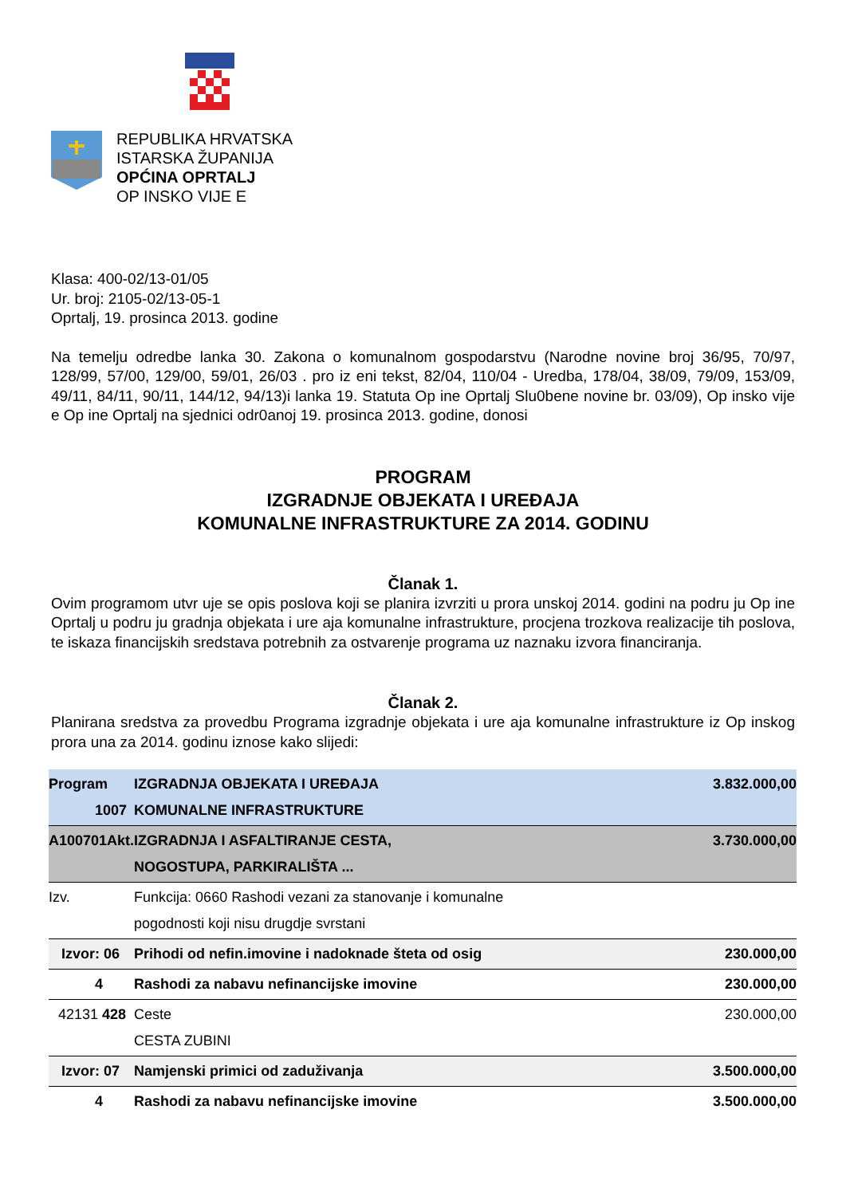REPUBLIKA HRVATSKA
ISTARSKA ŽUPANIJA
OPĆINA OPRTALJ
OP INSKO VIJE E
Klasa: 400-02/13-01/05
Ur. broj: 2105-02/13-05-1
Oprtalj, 19. prosinca 2013. godine
Na temelju odredbe lanka 30. Zakona o komunalnom gospodarstvu (Narodne novine broj 36/95, 70/97, 128/99, 57/00, 129/00, 59/01, 26/03 . pro iz eni tekst, 82/04, 110/04 - Uredba, 178/04, 38/09, 79/09, 153/09, 49/11, 84/11, 90/11, 144/12, 94/13)i lanka 19. Statuta Op ine Oprtalj Slu0bene novine br. 03/09), Op insko vije e Op ine Oprtalj na sjednici odr0anoj 19. prosinca 2013. godine, donosi
PROGRAM
IZGRADNJE OBJEKATA I UREĐAJA
KOMUNALNE INFRASTRUKTURE ZA 2014. GODINU
Članak 1.
Ovim programom utvr uje se opis poslova koji se planira izvrziti u prora unskoj 2014. godini na podru ju Op ine Oprtalj u podru ju gradnja objekata i ure aja komunalne infrastrukture, procjena trozkova realizacije tih poslova, te iskaza financijskih sredstava potrebnih za ostvarenje programa uz naznaku izvora financiranja.
Članak 2.
Planirana sredstva za provedbu Programa izgradnje objekata i ure aja komunalne infrastrukture iz Op inskog prora una za 2014. godinu iznose kako slijedi:
| Program 1007 | IZGRADNJA OBJEKATA I UREĐAJA KOMUNALNE INFRASTRUKTURE | 3.832.000,00 |
| A100701Akt. | IZGRADNJA I ASFALTIRANJE CESTA, NOGOSTUPA, PARKIRALIŠTA ... | 3.730.000,00 |
| Izv. | Funkcija: 0660 Rashodi vezani za stanovanje i komunalne pogodnosti koji nisu drugdje svrstani | |
| Izvor: 06 | Prihodi od nefin.imovine i nadoknade šteta od osig | 230.000,00 |
| 4 | Rashodi za nabavu nefinancijske imovine | 230.000,00 |
| 42131 428 | Ceste CESTA ZUBINI | 230.000,00 |
| Izvor: 07 | Namjenski primici od zaduživanja | 3.500.000,00 |
| 4 | Rashodi za nabavu nefinancijske imovine | 3.500.000,00 |